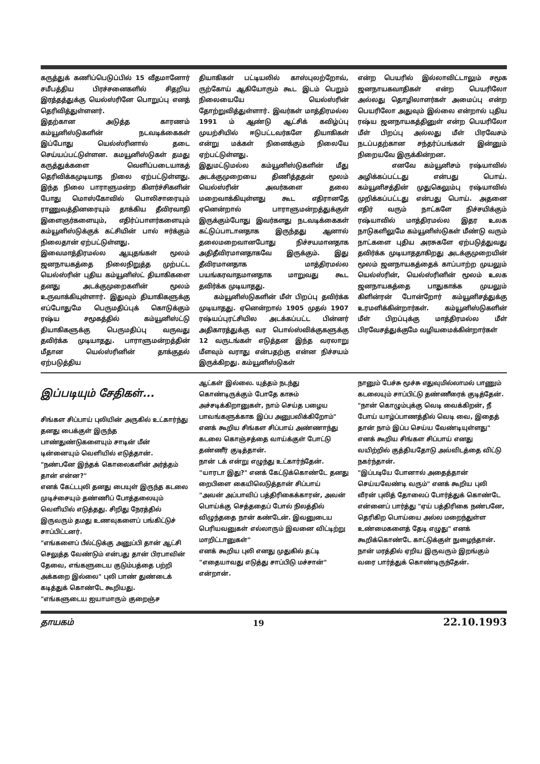கருத்துக் கணிப்பெடுப்பில் 15 வீதமானோர் சமீபத்திய பிரச்சனைகளில் சிதறிய இரத்தத்துக்கு யெல்ஸ்ரினே பொறுப்பு எனத் தெரிவித்துள்ளனர்.
இதற்கான அடுத்த காரணம் கம்யூனிஸ்டுகளின் நடவடிக்கைகள் இப்போது யெல்ஸ்ரினால் தடை செய்யப்பட்டுள்ளன. கமயூனிஸ்டுகள் தமது கருத்துக்களை வெளிப்படையாகத் தெரிவிக்கமுடியாத நிலை ஏற்பட்டுள்ளது. இந்த நிலை பாராளுமன்ற கிளர்ச்சிகளின் போது மொஸ்கோவில் பொலிசாரையும் ராணுவத்தினரையும் தாக்கிய தீவிரவாதி இளைஞர்களையும், எதிர்ப்பாளர்களையும் கம்யூனிஸ்டுக்குக் கட்சியின் பால் ஈர்க்கும் நிலைதான் ஏற்பட்டுள்ளது.
இவைமாத்திரமல்ல ஆயுதங்கள் மூலம் ஜனநாயகத்தை நிலைநிறுத்த முற்பட்ட யெல்ஸ்ரின் புதிய கம்யூனிஸ்ட் தியாகிகளை தனது அடக்குமுறைகளின் மூலம் உருவாக்கியுள்ளார். இதுவும் தியாகிகளுக்கு எப்போதுமே பெருமதிப்புக் கொடுக்கும் ரஷ்ய சமூகத்தில் கம்யூனிஸ்ட்டு தியாகிகளுக்கு பெருமதிப்பு வருவது தவிர்க்க முடியாதது. பாராளுமன்றத்தின் மீதான யெல்ஸ்ரினின் தாக்குதல் ஏற்படுத்திய
தியாகிகள் பட்டியலில் காஸ்புலற்றோவ், ருற்கோய் ஆகியோரும் கூட இடம் பெறும் நிலையையே யெல்ஸ்ரின் தோற்றுவித்துள்ளார். இவர்கள் மாத்திரமல்ல 1991 ம் ஆண்டு ஆட்சிக் கவிழ்ப்பு முயற்சியில் ஈடுபட்டவர்களே தியாகிகள் என்று மக்கள் நினைக்கும் நிலையே ஏற்பட்டுள்ளது.
இதுமட்டுமல்ல கம்யூனிஸ்டுகளின் மீது அடக்குமுறையை திணித்ததன் மூலம் யெல்ஸ்ரின் அவர்களை தலை மறைவாக்கியுள்ளது கூட எதிரானதே ஏனென்றால் பாராளுமன்றத்துக்குள் இருக்கும்போது இவர்களது நடவடிக்கைகள் கட்டுப்பாடானதாக இருந்தது ஆனால் தலைமறைவானபோது நிச்சயமானதாக அதிதீவிரமானதாகவே இருக்கும். இது தீவிரமானதாக மாத்திரமல்ல பயங்கரவாதமானதாக மாறுவது கூட தவிர்க்க முடியாதது.
கம்யூனிஸ்டுகளின் மீள் பிறப்பு தவிர்க்க முடியாதது. ஏனென்றால் 1905 முதல் 1907 ரஷ்யப்புரட்சியில அடக்கப்பட்ட பின்னர் அதிகாரத்துக்கு வர பொல்ஸ்விக்குகளுக்கு 12 வருடங்கள் எடுத்தன இந்த வரலாறு மீளவும் வராது என்பதற்கு என்ன நிச்சயம் இருக்கிறது. கம்யூனிஸ்டுகள்
என்ற பெயரில் இல்லாவிட்டாலும் சமூக ஜனநாயகவாதிகள் என்ற பெயரிலோ அல்லது தொழிலாளர்கள் அமைப்பு என்ற பெயரிலோ அதுவும் இல்லை என்றால் புதிய ரஷ்ய ஜனநாயகத்தினுள் என்ற பெயரிலோ மீள் பிறப்பு அல்லது மீள் பிரவேசம் நடப்பதற்கான சந்தர்ப்பங்கள் இன்னும் நிறையவே இருக்கின்றன.
எனவே கம்யூனிசம் ரஷ்யாவில் அழிக்கப்பட்டது என்பது பொய். கம்யூனிசத்தின் முதுகெலும்பு ரஷ்யாவில் முறிக்கப்பட்டது என்பது பொய். அதனை எதிர் வரும் நாட்களே நிச்சயிக்கும் ரஷ்யாவில் மாத்திரமல்ல இதர உலக நாடுகளிலுமே கம்யூனிஸ்டுகள் மீண்டு வரும் நாட்களை புதிய அரசுகளே ஏற்படுத்துவது தவிர்க்க முடியாததாகிறது அடக்குமுறையின் மூலம் ஜனநாயகத்தைக் காப்பாற்ற முயலும் யெல்ஸ்ரின், யெல்ஸ்ரினின் மூலம் உலக ஜனநாயகத்தை பாதுகாக்க முயலும் கிளின்ரன் போன்றோர் கம்யூனிசத்துக்கு உரமளிக்கின்றார்கள். கம்யூனிஸ்டுகளின் மீள் பிறப்புக்கு மாத்திரமல்ல மீள் பிரவேசத்துக்குமே வழியமைக்கின்றார்கள்
இப்படியும் சேதிகள்...
சிங்கள சிப்பாய் புலியின் அருகில் உட்கார்ந்து தனது பைக்குள் இருந்த பாண்துண்டுகளையும் சாடின் மீன் டின்னையும் வெளியில் எடுத்தான்.
"நண்பனே இந்தக் கொலைகளின் அர்த்தம் தான் என்ன?"
எனக் கேட்டபுலி தனது பையுள் இருந்த கடலை முடிச்சையும் தண்ணிப் போத்தலையும் வெளியில் எடுத்தது. சிறிது நேரத்தில் இருவரும் தமது உணவுகளைப் பங்கிட்டுச் சாப்பிட்டனர்.
"எங்களைப் பீல்ட்டுக்கு அனுப்பி தான் ஆட்சி செலுத்த வேண்டும் என்பது தான் பிரபாவின் தேவை, எங்களுடைய குடும்பத்தை பற்றி அக்கறை இல்லை" புலி பாண் துண்டைக் கடித்துக் கொண்டே கூறியது.
"எங்களுடைய ஐயாமாரும் குறைஞ்ச
ஆட்கள் இல்லை. யுத்தம் நடந்து கொண்டிருக்கும் போதே காசும் அச்சடிக்கிறானுகள், நாம் செய்த பழைய பாவங்களுக்காக இப்ப அனுபவிக்கிறோம்"
எனக் கூறிய சிங்கள சிப்பாய் அண்ணாந்து கடலை கொஞ்சத்தை வாய்க்குள் போட்டு தண்ணீர் குடித்தான்.
நான் டக் என்று எழுந்து உட்கார்ந்தேன்.
"யாரடா இது?" எனக் கேட்டுக்கொண்டே தனது றைபிளை கையிலெடுத்தான் சிப்பாய்
"அவன் அப்பாவிப் பத்திரிகைக்காரன், அவன் பொய்க்கு செத்ததைப் போல் நிலத்தில் விழுந்ததை நான் கண்டேன். இவனுடைய பெரியவனுகள் எல்லாரும் இவனை விட்டிற்று மாறிட்டானுகள்"
எனக் கூறிய புலி எனது முதுகில் தட்டி "எதையாவது எடுத்து சாப்பிடு மச்சான்" என்றான்.
நானும் பேச்சு மூச்சு எதுவுமில்லாமல் பாணும் கடலையும் சாப்பிட்டு தண்ணீரைக் குடித்தேன்.
"நான் கொழும்புக்கு வெடி வைக்கிறன், நீ போய் யாழ்ப்பாணத்தில் வெடி வை, இதைத் தான் நாம் இப்ப செய்ய வேண்டியுள்ளது"
எனக் கூறிய சிங்கள சிப்பாய் எனது வயிற்றில் குத்தியதோடு அவ்விடத்தை விட்டு நகர்ந்தான்.
"இப்படியே போனால் அதைத்தான் செய்யவேண்டி வரும்" எனக் கூறிய புலி வீரன் புலித் தோலைப் போர்த்துக் கொண்டே என்னைப் பார்த்து "ஏய் பத்திரிகை நண்பனே, தெரிகிற பொய்யை அல்ல மறைந்துள்ள உண்மைகளைத் தேடி எழுது" எனக் கூறிக்கொண்டே காட்டுக்குள் நுழைந்தான்.
நான் மரத்தில் ஏறிய இருவரும் இறங்கும் வரை பார்த்துக் கொண்டிருந்தேன்.
தாயகம் 19 22.10.1993